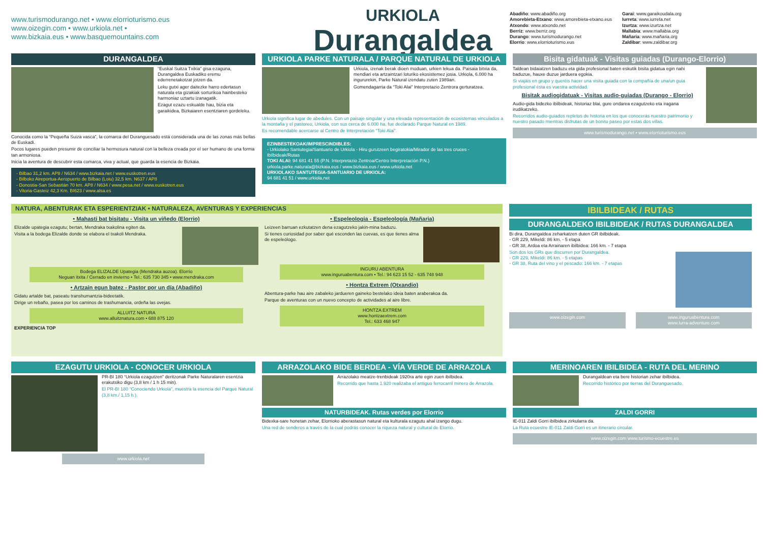www.turismodurango.net • www.elorrioturismo.eus
www.oizegin.com • www.urkiola.net •
www.bizkaia.eus • www.basquemountains.com
URKIOLA
Durangaldea
Abadiño: www.abadiño.org
Amorebieta-Etxano: www.amorebieta-etxano.eus
Atxondo: www.atxondo.net
Berriz: www.berriz.org
Durango: www.turismodurango.net
Elorrio: www.elorrioturismo.eus
Garai: www.garaikoudala.org
Iurreta: www.iurreta.net
Izurtza: www.izurtza.net
Mallabia: www.mallabia.org
Mañaria: www.mañaria.org
Zaldibar: www.zaldibar.org
DURANGALDEA
“Euskal Suitza Txikia” gisa ezaguna, Durangaldea Euskadiko eremu ederrenetakotzat jotzen da.
Leku gutxi ager daitezke harro edertasun naturala eta gizakiak sorturikoa hainbesteko harmoniaz uztartu izanagatik.
Ezagut ezazu eskualde hau, bizia eta garaikidea, Bizkaiaren esentziaren gordeleku.
Conocida como la “Pequeña Suiza vasca”, la comarca del Duranguesado está considerada una de las zonas más bellas de Euskadi.
Pocos lugares pueden presumir de conciliar la hermosura natural con la belleza creada por el ser humano de una forma tan armoniosa.
Inicia la aventura de descubrir esta comarca, viva y actual, que guarda la esencia de Bizkaia.
- Bilbao 31,2 km. AP8 / N634 / www.bizkaia.net / www.euskotren.eus
- Bilboko Aireportua-Aeropuerto de Bilbao (Loiu) 32,5 km. N637 / AP8
- Donostia-San Sebastián 70 km. AP8 / N634 / www.pesa.net / www.euskotren.eus
- Vitoria-Gasteiz 42,3 Km. BI623 / www.alsa.es
URKIOLA PARKE NATURALA / PARQUE NATURAL DE URKIOLA
Urkiola, izenak berak dioen moduan, urkien lekua da. Paisaia bitxia da, mendiari eta artzaintzari loturiko ekosistemez josia. Urkiola, 6.000 ha ingururekin, Parke Natural izendatu zuten 1989an.
Gomendagarria da “Toki Alai” Interpretazio Zentrora gerturatzea.
Urkiola significa lugar de abedules. Con un paisaje singular y una elevada representación de ecosistemas vinculados a la montaña y el pastoreo, Urkiola, con sus cerca de 6.000 ha. fue declarado Parque Natural en 1989.
Es recomendable acercarse al Centro de Interpretación “Toki Alai”.
EZINBESTEKOAK/IMPRESCINDIBLES:
- Urkiolako Santutegia/Santuario de Urkiola - Hiru gurutzeen begiratokia/Mirador de las tres cruces - Ibilbideak/Rutas
TOKI ALAI: 94 681 41 55 (P.N. Interpretazio Zentroa/Centro Interpretación P.N.)
urkiola.parke.naturala@bizkaia.eus / www.bizkaia.eus / www.urkiola.net
URKIOLAKO SANTUTEGIA-SANTUARIO DE URKIOLA:
94 681 41 51 / www.urkiola.net
Bisita gidatuak - Visitas guiadas (Durango-Elorrio)
Taldean bidaiatzen baduzu eta gida profesional baten eskutik bisita gidatua egin nahi baduzue, hauxe duzue jarduera egokia.
Si viajáis en grupo y queréis hacer una visita guiada con la compañía de una/un guía profesional ésta es vuestra actividad.
Bisitak audiogidatuak - Visitas audio-guiadas (Durango - Elorrio)
Audio-gida bidezko ibilbideak, historiaz blai, gure ondarea ezagutzeko eta iragana irudikatzeko.
Recorridos audio-guiados repletos de historia en los que conocerás nuestro patrimonio y nuestro pasado mientras disfrutas de un bonito paseo por estas dos villas.
www.turismodurango.net • www.elorrioturismo.eus
NATURA, ABENTURAK ETA ESPERIENTZIAK • NATURALEZA, AVENTURAS Y EXPERIENCIAS
• Mahasti bat bisitatu - Visita un viñedo (Elorrio)
Elizalde upategia ezagutu; bertan, Mendraka txakolina egiten da.
Visita a la bodega Elizalde donde se elabora el txakoli Mendraka.
Bodega ELIZALDE Upategia (Mendraka auzoa). Elorrio
Neguan itxita / Cerrado en invierno • Tel.: 635 730 345 • www.mendraka.com
• Artzain egun batez - Pastor por un día (Abadiño)
Gidatu artalde bat, paseatu transhumantzia-bideetatik.
Dirige un rebaño, pasea por los caminos de trashumancia, ordeña las ovejas.
ALLUITZ NATURA
www.alluitznatura.com • 688 875 120
EXPERIENCIA TOP
• Espeleologia - Espeleología (Mañaria)
Leizeen barruan ezkutatzen dena ezagutzeko jakin-mina baduzu.
Si tienes curiosidad por saber qué esconden las cuevas, es que tienes alma de espeleólogo.
INGURU ABENTURA
www.inguruabentura.com • Tel.: 94 623 15 52 - 635 748 948
• Hontza Extrem (Otxandio)
Abentura-parke hau aire zabaleko jardueren gaineko bestelako ideia baten araberakoa da.
Parque de aventuras con un nuevo concepto de actividades al aire libre.
HONTZA EXTREM
www.hontzaextrem.com
Tel.: 633 468 947
IBILBIDEAK / RUTAS
DURANGALDEKO IBILBIDEAK / RUTAS DURANGALDEA
Bi dira, Durangaldea zeharkatzen duten GR ibilbideak.
- GR 229, Mikeldi: 86 km. - 5 etapa
- GR 38, Ardoa eta Arrainaren ibilbidea: 166 km. - 7 etapa
Son dos los GRs que discurren por Durangaldea.
- GR 229, Mikeldi: 86 km. - 5 etapas
- GR 38, Ruta del vino y el pescado: 166 km. - 7 etapas
www.oizegin.com www.inguruabentura.com
www.lurra-adventure.com
EZAGUTU URKIOLA - CONOCER URKIOLA
PR-BI 180 “Urkiola ezagutzen” deritzonak Parke Naturalaren esentzia erakutsiko digu (3,8 km / 1 h 15 min).
El PR-BI 180 “Conociendo Urkiola”, muestra la esencia del Parque Natural (3,8 km./ 1,15 h.).
www.urkiola.net
ARRAZOLAKO BIDE BERDEA - VÍA VERDE DE ARRAZOLA
Arrazolako meatze-trenbideak 1920ra arte egin zuen ibilbidea.
Recorrido que hasta 1.920 realizaba el antiguo ferrocarril minero de Arrazola.
NATURBIDEAK. Rutas verdes por Elorrio
Bidexka-sare honetan zehar, Elorrioko aberastasun natural eta kulturala ezagutu ahal izango dugu.
Una red de senderos a través de la cual podrás conocer la riqueza natural y cultural de Elorrio.
MERINOAREN IBILBIDEA - RUTA DEL MERINO
Durangaldean eta bere historian zehar ibilbidea.
Recorrido histórico por tierras del Duranguesado.
ZALDI GORRI
IE-011 Zaldi Gorri ibilbidea zirkularra da.
La Ruta ecuestre IE-011 Zaldi Gorri es un itinerario circular.
www.oizegin.com www.turismo-ecuestre.es